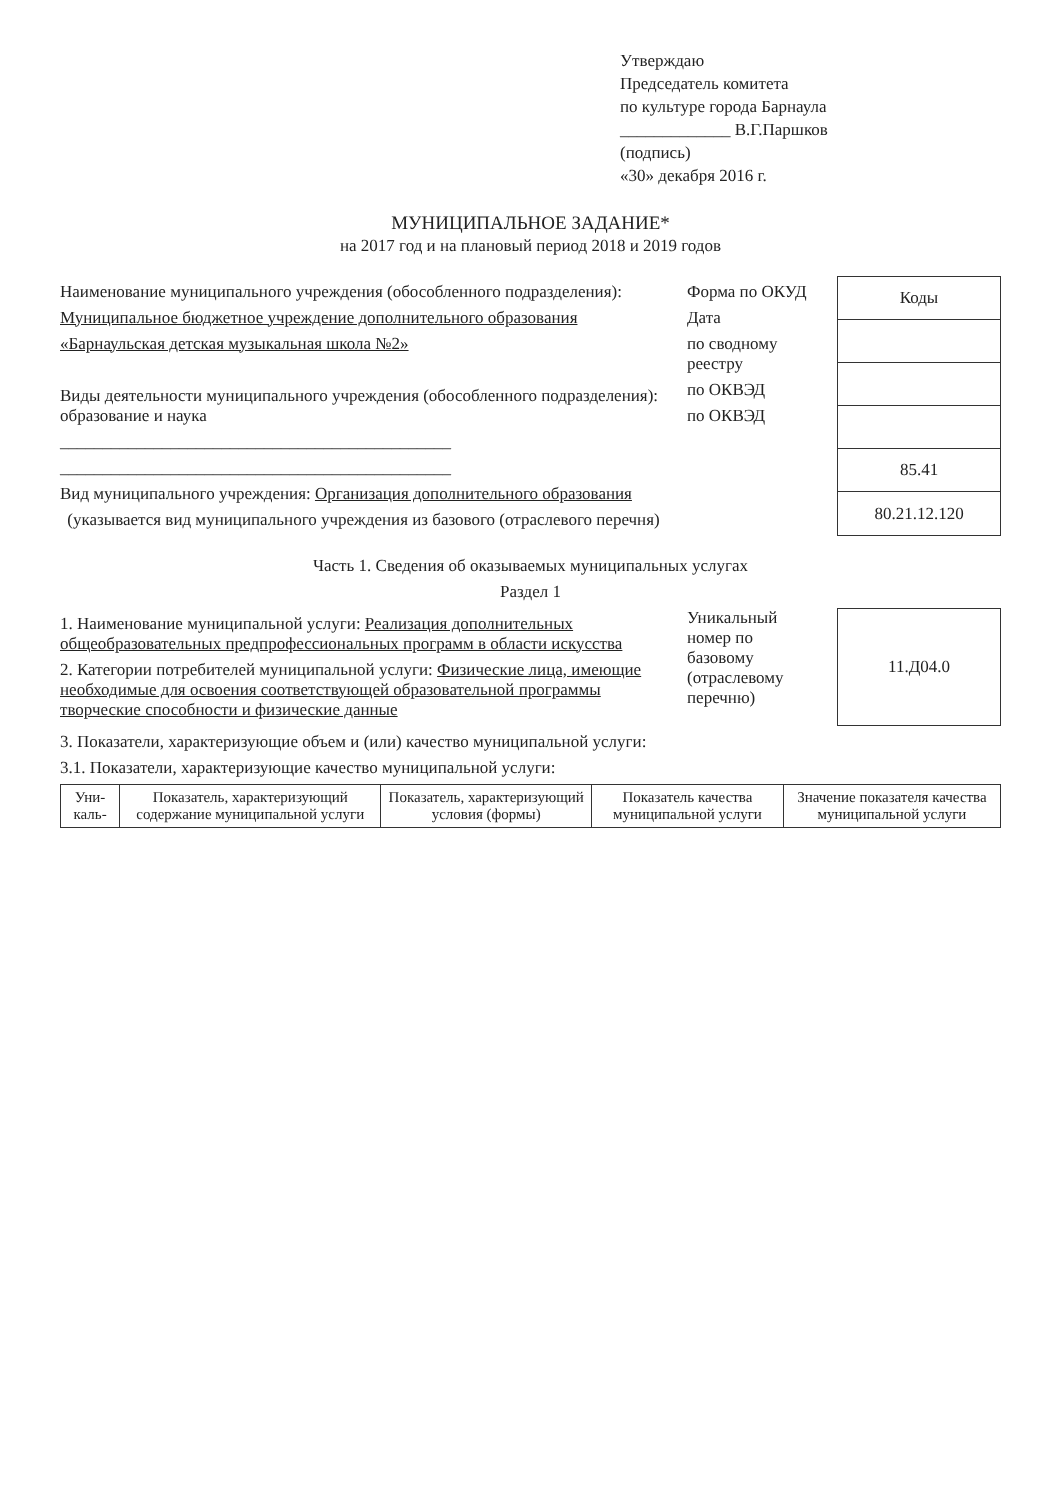Утверждаю
Председатель комитета
по культуре города Барнаула
_____________ В.Г.Паршков
(подпись)
«30» декабря 2016 г.
МУНИЦИПАЛЬНОЕ ЗАДАНИЕ*
на 2017 год и на плановый период 2018 и 2019 годов
Наименование муниципального учреждения (обособленного подразделения):
Муниципальное бюджетное учреждение дополнительного образования
«Барнаульская детская музыкальная школа №2»
Виды деятельности муниципального учреждения (обособленного подразделения): образование и наука
______________________________________________
______________________________________________
Вид муниципального учреждения: Организация дополнительного образования
(указывается вид муниципального учреждения из базового (отраслевого перечня)
Форма по ОКУД
Дата
по сводному реестру
по ОКВЭД
по ОКВЭД
| Коды |
| 85.41 |
| 80.21.12.120 |
Часть 1. Сведения об оказываемых муниципальных услугах
Раздел 1
1. Наименование муниципальной услуги: Реализация дополнительных общеобразовательных предпрофессиональных программ в области искусства
2. Категории потребителей муниципальной услуги: Физические лица, имеющие необходимые для освоения соответствующей образовательной программы творческие способности и физические данные
Уникальный номер по базовому (отраслевому перечню)
| 11.Д04.0 |
3. Показатели, характеризующие объем и (или) качество муниципальной услуги:
3.1. Показатели, характеризующие качество муниципальной услуги:
| Уни-каль- | Показатель, характеризующий содержание муниципальной услуги | Показатель, характеризующий условия (формы) | Показатель качества муниципальной услуги | Значение показателя качества муниципальной услуги |
| --- | --- | --- | --- | --- |